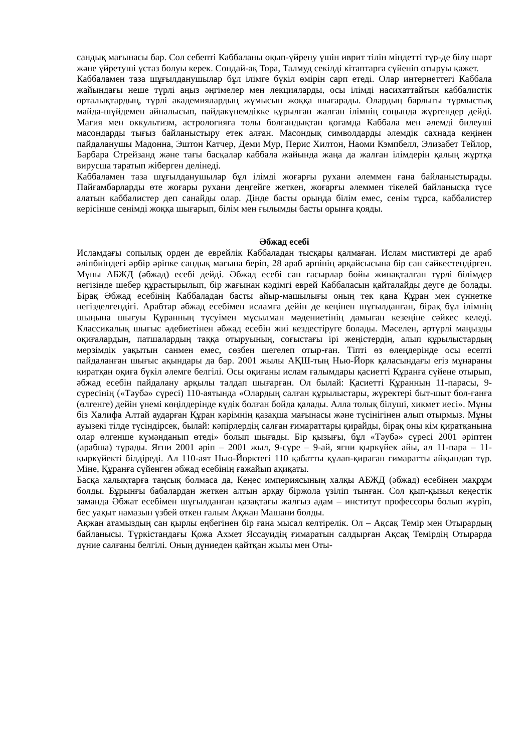сандық мағынасы бар. Сол себепті Каббаланы оқып-үйрену үшін иврит тілін міндетті түр-де білу шарт және үйретуші ұстаз болуы керек. Сондай-ақ Тора, Талмуд секілді кітаптарға сүйеніп отыруы қажет.
Каббаламен таза шұғылданушылар бұл ілімге бүкіл өмірін сарп етеді. Олар интернеттегі Каббала жайындағы неше түрлі аңыз әңгімелер мен лекцияларды, осы ілімді насихаттайтын каббалистік орталықтардың, түрлі академиялардың жұмысын жоққа шығарады. Олардың барлығы тұрмыстық майда-шүйдемен айналысып, пайдакүнемдікке құрылған жалған ілімнің соңында жүргендер дейді. Магия мен оккультизм, астрологияға толы болғандықтан қоғамда Каббала мен әлемді билеуші масондарды тығыз байланыстыру етек алған. Масондық символдарды әлемдік сахнада кеңінен пайдаланушы Мадонна, Эштон Катчер, Деми Мур, Перис Хилтон, Наоми Кэмпбелл, Элизабет Тейлор, Барбара Стрейзанд және тағы басқалар каббала жайында жаңа да жалған ілімдерін қалың жұртқа вирусша таратып жіберген делінеді.
Каббаламен таза шұғылданушылар бұл ілімді жоғарғы рухани әлеммен ғана байланыстырады. Пайғамбарларды өте жоғары рухани деңгейге жеткен, жоғарғы әлеммен тікелей байланысқа түсе алатын каббалистер деп санайды олар. Дінде басты орында білім емес, сенім тұрса, каббалистер керісінше сенімді жоққа шығарып, білім мен ғылымды басты орынға қояды.
Әбжад есебі
Исламдағы сопылық орден де еврейлік Каббаладан тысқары қалмаған. Ислам мистиктері де араб әліпбиіндегі әрбір әріпке сандық мағына беріп, 28 араб әрпінің әрқайсысына бір сан сәйкестендірген. Мұны АБЖД (әбжад) есебі дейді. Әбжад есебі сан ғасырлар бойы жинақталған түрлі білімдер негізінде шебер құрастырылып, бір жағынан кәдімгі еврей Каббаласын қайталайды деуге де болады. Бірақ Әбжад есебінің Каббаладан басты айыр-машылығы оның тек қана Құран мен сүннетке негізделгендігі. Арабтар әбжад есебімен исламға дейін де кеңінен шұғылданған, бірақ бұл ілімнің шыңына шығуы Құранның түсуімен мұсылман мәдениетінің дамыған кезеңіне сәйкес келеді. Классикалық шығыс әдебиетінен әбжад есебін жиі кездестіруге болады. Мәселен, әртүрлі маңызды оқиғалардың, патшалардың таққа отыруының, соғыстағы ірі жеңістердің, алып құрылыстардың мерзімдік уақытын санмен емес, сөзбен шегелеп отыр-ған. Тіпті өз өлеңдерінде осы есепті пайдаланған шығыс ақындары да бар. 2001 жылы АҚШ-тың Нью-Йорк қаласындағы егіз мұнараны қиратқан оқиға бүкіл әлемге белгілі. Осы оқиғаны ислам ғалымдары қасиетті Құранға сүйене отырып, әбжад есебін пайдалану арқылы талдап шығарған. Ол былай: Қасиетті Құранның 11-парасы, 9-сүресінің («Тәубә» сүресі) 110-аятында «Олардың салған құрылыстары, жүректері быт-шыт бол-ғанға (өлгенге) дейін үнемі көңілдерінде күдік болған бойда қалады. Алла толық білуші, хикмет иесі». Мұны біз Халифа Алтай аударған Құран кәрімнің қазақша мағынасы және түсінігінен алып отырмыз. Мұны ауызекі тілде түсіндірсек, былай: кәпірлердің салған ғимараттары қирайды, бірақ оны кім қиратқанына олар өлгенше күмәнданып өтеді» болып шығады. Бір қызығы, бұл «Тәубә» сүресі 2001 әріптен (арабша) тұрады. Яғни 2001 әріп – 2001 жыл, 9-сүре – 9-ай, яғни қыркүйек айы, ал 11-пара – 11-қыркүйекті білдіреді. Ал 110-аят Нью-Йорктегі 110 қабатты құлап-қираған ғимаратты айқындап тұр. Міне, Құранға сүйенген әбжад есебінің ғажайып ақиқаты.
Басқа халықтарға таңсық болмаса да, Кеңес империясының халқы АБЖД (әбжад) есебінен мақрұм болды. Бұрынғы бабалардан жеткен алтын арқау біржола үзіліп тынған. Сол қып-қызыл кеңестік заманда Әбжат есебімен шұғылданған қазақтағы жалғыз адам – институт профессоры болып жүріп, бес уақыт намазын үзбей өткен ғалым Ақжан Машани болды.
Ақжан атамыздың сан қырлы еңбегінен бір ғана мысал келтірелік. Ол – Ақсақ Темір мен Отырардың байланысы. Түркістандағы Қожа Ахмет Яссауидің ғимаратын салдырған Ақсақ Темірдің Отырарда дүние салғаны белгілі. Оның дүниеден қайтқан жылы мен Оты-